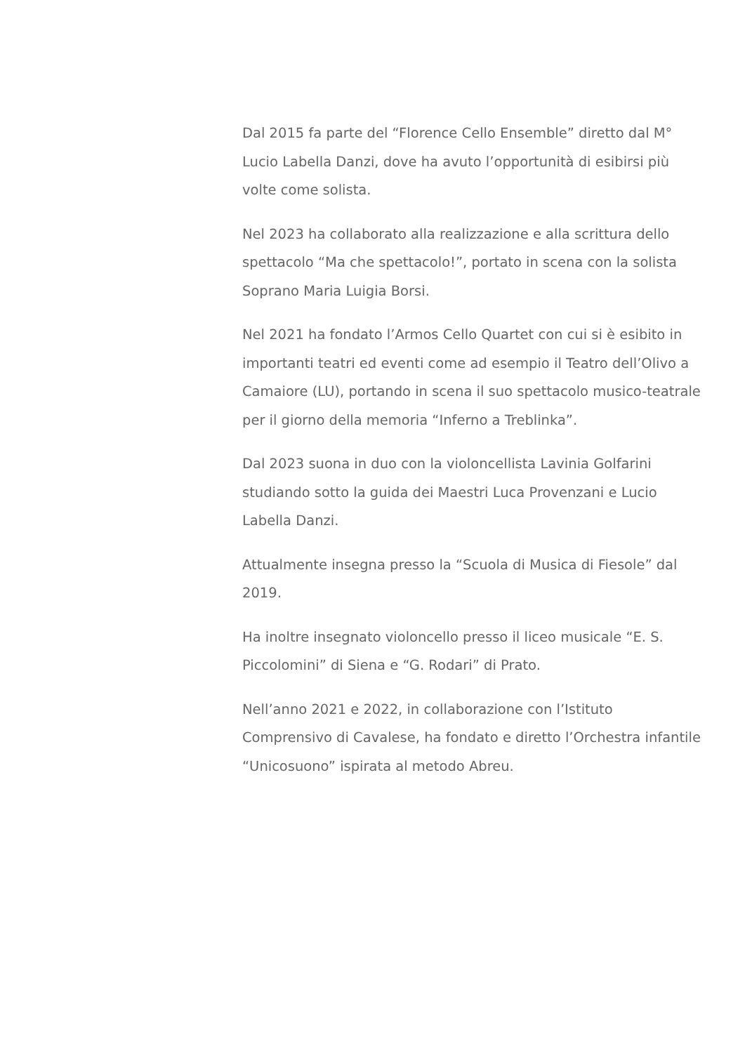Dal 2015 fa parte del “Florence Cello Ensemble” diretto dal M° Lucio Labella Danzi, dove ha avuto l’opportunità di esibirsi più volte come solista.
Nel 2023 ha collaborato alla realizzazione e alla scrittura dello spettacolo “Ma che spettacolo!”, portato in scena con la solista Soprano Maria Luigia Borsi.
Nel 2021 ha fondato l’Armos Cello Quartet con cui si è esibito in importanti teatri ed eventi come ad esempio il Teatro dell’Olivo a Camaiore (LU), portando in scena il suo spettacolo musico-teatrale per il giorno della memoria “Inferno a Treblinka”.
Dal 2023 suona in duo con la violoncellista Lavinia Golfarini studiando sotto la guida dei Maestri Luca Provenzani e Lucio Labella Danzi.
Attualmente insegna presso la “Scuola di Musica di Fiesole” dal 2019.
Ha inoltre insegnato violoncello presso il liceo musicale “E. S. Piccolomini” di Siena e “G. Rodari” di Prato.
Nell’anno 2021 e 2022, in collaborazione con l’Istituto Comprensivo di Cavalese, ha fondato e diretto l’Orchestra infantile “Unicosuono” ispirata al metodo Abreu.